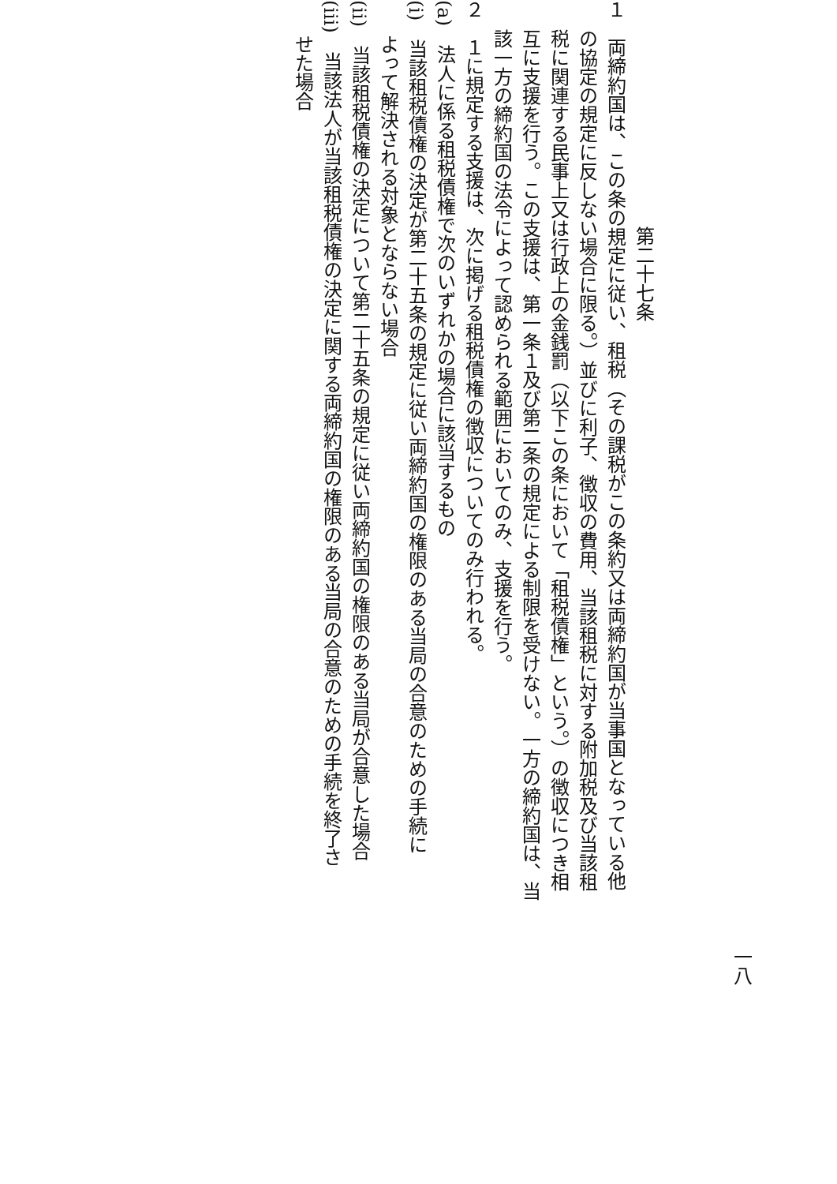一八
第二十七条
１　両締約国は、この条の規定に従い、租税（その課税がこの条約又は両締約国が当事国となっている他
の協定の規定に反しない場合に限る。）並びに利子、徴収の費用、当該租税に対する附加税及び当該租
税に関連する民事上又は行政上の金銭罰（以下この条において「租税債権」という。）の徴収につき相
互に支援を行う。この支援は、第一条１及び第二条の規定による制限を受けない。一方の締約国は、当
該一方の締約国の法令によって認められる範囲においてのみ、支援を行う。
２　１に規定する支援は、次に掲げる租税債権の徴収についてのみ行われる。
(a)　法人に係る租税債権で次のいずれかの場合に該当するもの
(i)　当該租税債権の決定が第二十五条の規定に従い両締約国の権限のある当局の合意のための手続に
よって解決される対象とならない場合
(ii)　当該租税債権の決定について第二十五条の規定に従い両締約国の権限のある当局が合意した場合
(iii)　当該法人が当該租税債権の決定に関する両締約国の権限のある当局の合意のための手続を終了さ
せた場合